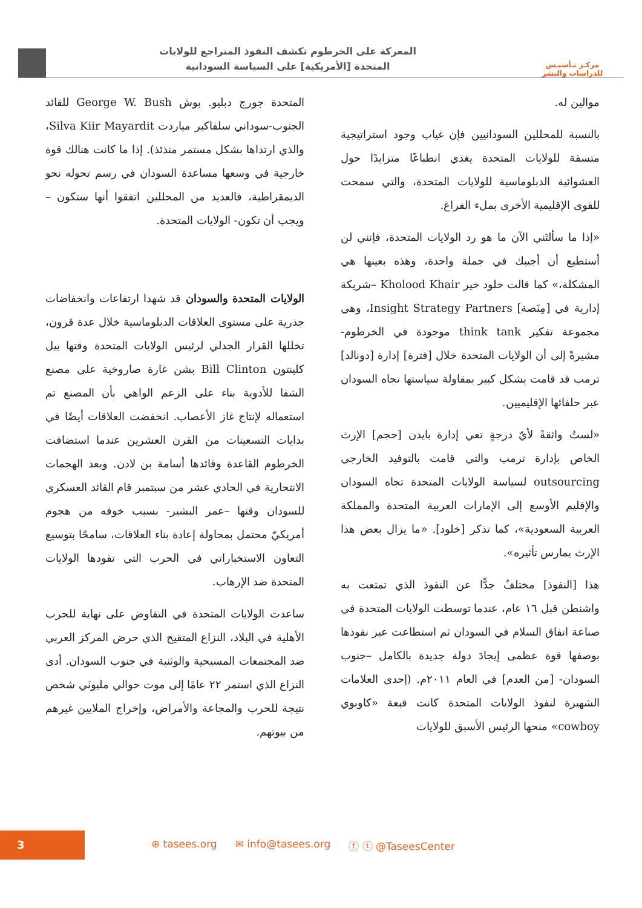مركـز تـأسيـس
للدراسات والنشر
المعركة على الخرطوم تكشف النفوذ المتراجع للولايات
المتحدة [الأمريكية] على السياسة السودانية
موالين له.
بالنسبة للمحللين السودانيين فإن غياب وجود استراتيجية متسقة للولايات المتحدة يغذي انطباعًا متزايدًا حول العشوائية الدبلوماسية للولايات المتحدة، والتي سمحت للقوى الإقليمية الأخرى بملء الفراغ.
«إذا ما سألتَني الآن ما هو رد الولايات المتحدة، فإنني لن أستطيع أن أجيبك في جملة واحدة، وهذه بعينها هي المشكلة،» كما قالت خلود خير Kholood Khair –شريكة إدارية في [مِنَصة] Insight Strategy Partners، وهي مجموعة تفكير think tank موجودة في الخرطوم- مشيرةً إلى أن الولايات المتحدة خلال [فترة] إدارة [دونالد] ترمب قد قامت بشكل كبير بمقاولة سياستها تجاه السودان عبر حلفائها الإقليميين.
«لستُ واثقةً لأيّ درجةٍ تعي إدارة بايدن [حجم] الإرث الخاص بإدارة ترمب والتي قامت بالتوفيد الخارجي outsourcing لسياسة الولايات المتحدة تجاه السودان والإقليم الأوسع إلى الإمارات العربية المتحدة والمملكة العربية السعودية»، كما تذكر [خلود]. «ما يزال بعض هذا الإرث يمارس تأثيره».
هذا [النفوذ] مختلفٌ جدًّا عن النفوذ الذي تمتعت به واشنطن قبل ١٦ عام، عندما توسطت الولايات المتحدة في صناعة اتفاق السلام في السودان ثم استطاعت عبر نفوذها بوصفها قوة عظمى إيجادَ دولة جديدة بالكامل –جنوب السودان- [من العدم] في العام ٢٠١١م. (إحدى العلامات الشهيرة لنفوذ الولايات المتحدة كانت قبعة «كاوبوي cowboy» منحها الرئيس الأسبق للولايات
المتحدة جورج دبليو. بوش George W. Bush للقائد الجنوب-سوداني سلفاكير مياردت Silva Kiir Mayardit، والذي ارتداها بشكل مستمر منذئذ). إذا ما كانت هنالك قوة خارجية في وسعها مساعدة السودان في رسم تحوله نحو الديمقراطية، فالعديد من المحللين اتفقوا أنها ستكون –ويجب أن تكون- الولايات المتحدة.
الولايات المتحدة والسودان قد شهدا ارتفاعات وانخفاضات جذرية على مستوى العلاقات الدبلوماسية خلال عدة قرون، تخللها القرار الجدلي لرئيس الولايات المتحدة وقتها بيل كلينتون Bill Clinton بشن غارة صاروخية على مصنع الشفا للأدوية بناء على الزعم الواهي بأن المصنع تم استعماله لإنتاج غاز الأعصاب. انخفضت العلاقات أيضًا في بدايات التسعينات من القرن العشرين عندما استضافت الخرطوم القاعدة وقائدها أسامة بن لادن. وبعد الهجمات الانتحارية في الحادي عشر من سبتمبر قام القائد العسكري للسودان وقتها –عمر البشير- بسبب خوفه من هجوم أمريكيّ محتمل بمحاولة إعادة بناء العلاقات، سامحًا بتوسيع التعاون الاستخباراتي في الحرب التي تقودها الولايات المتحدة ضد الإرهاب.
ساعدت الولايات المتحدة في التفاوض على نهاية للحرب الأهلية في البلاد، النزاع المتقيح الذي حرض المركز العربي ضد المجتمعات المسيحية والوثنية في جنوب السودان. أدى النزاع الذي استمر ٢٢ عامًا إلى موت حوالي مليونَي شخص نتيجة للحرب والمجاعة والأمراض، وإخراج الملايين غيرهم من بيوتهم.
3
⊕ tasees.org ✉ info@tasees.org ⓕ ⓣ @TaseesCenter